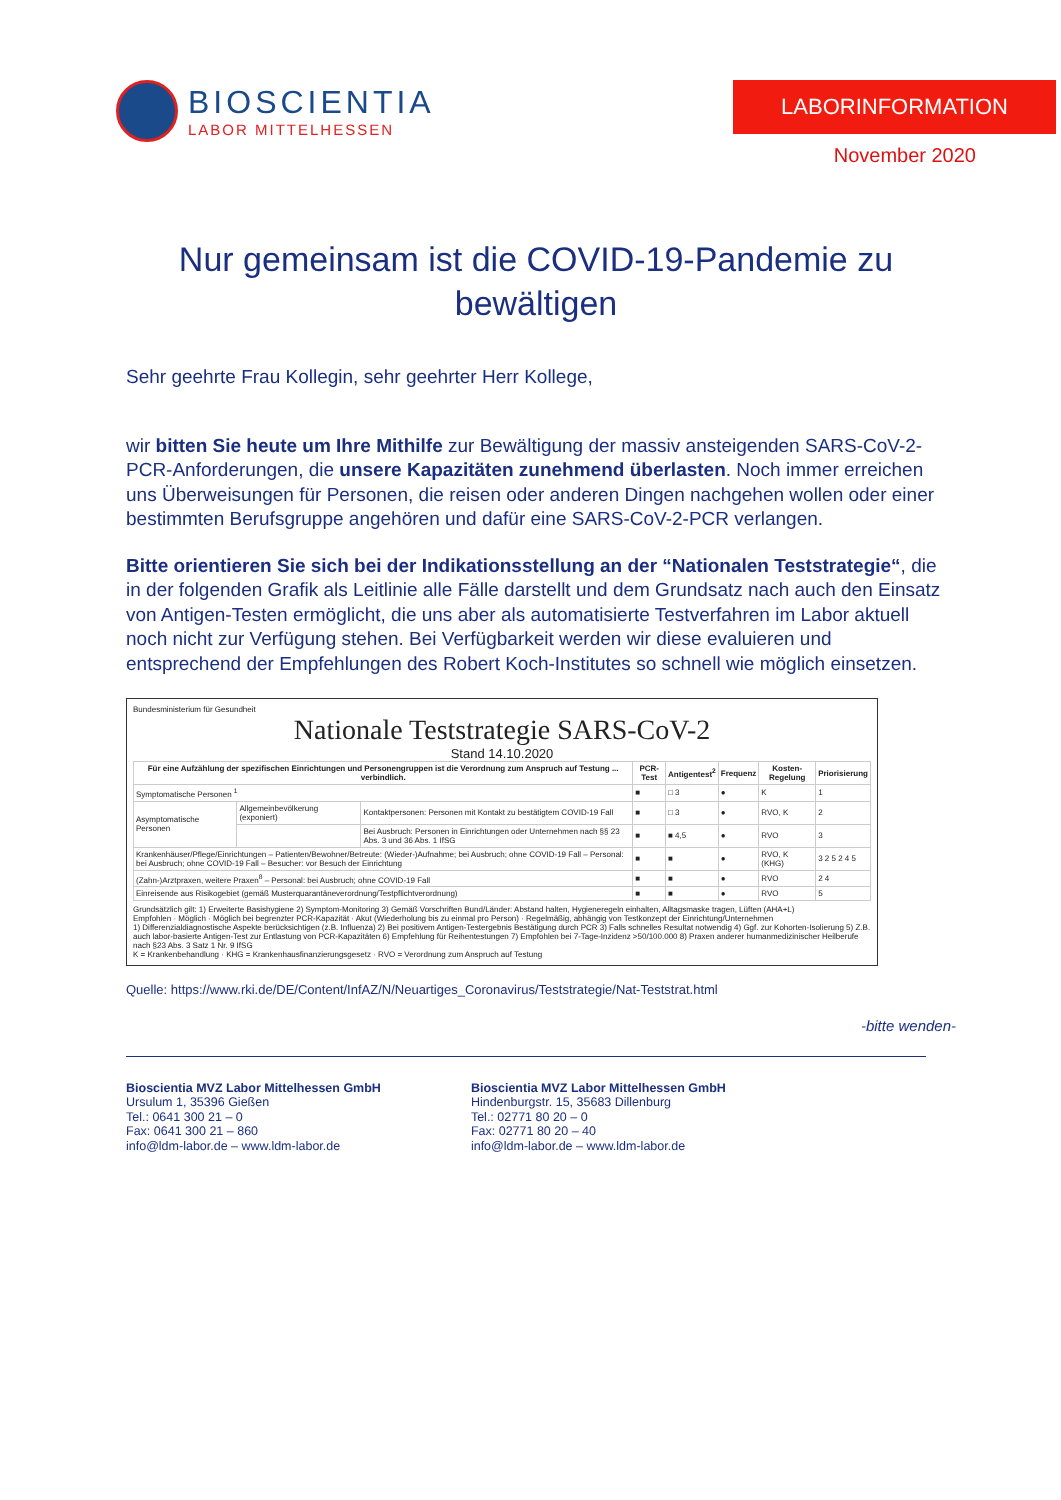BIOSCIENTIA
LABOR MITTELHESSEN
LABORINFORMATION
November 2020
Nur gemeinsam ist die COVID-19-Pandemie zu bewältigen
Sehr geehrte Frau Kollegin, sehr geehrter Herr Kollege,
wir bitten Sie heute um Ihre Mithilfe zur Bewältigung der massiv ansteigenden SARS-CoV-2-PCR-Anforderungen, die unsere Kapazitäten zunehmend überlasten. Noch immer erreichen uns Überweisungen für Personen, die reisen oder anderen Dingen nachgehen wollen oder einer bestimmten Berufsgruppe angehören und dafür eine SARS-CoV-2-PCR verlangen.
Bitte orientieren Sie sich bei der Indikationsstellung an der “Nationalen Teststrategie“, die in der folgenden Grafik als Leitlinie alle Fälle darstellt und dem Grundsatz nach auch den Einsatz von Antigen-Testen ermöglicht, die uns aber als automatisierte Testverfahren im Labor aktuell noch nicht zur Verfügung stehen. Bei Verfügbarkeit werden wir diese evaluieren und entsprechend der Empfehlungen des Robert Koch-Institutes so schnell wie möglich einsetzen.
Bundesministerium für Gesundheit
Nationale Teststrategie SARS-CoV-2
Stand 14.10.2020
| Für eine Aufzählung der spezifischen Einrichtungen und Personengruppen ist die Verordnung zum Anspruch auf Testung ... verbindlich. | | | PCR-Test | Antigentest<sup>2</sup> | Frequenz | Kosten-Regelung | Priorisierung |
| --- | --- | --- | --- | --- | --- | --- | --- |
| Symptomatische Personen <sup>1</sup> | | | ■ | □ 3 | ● | K | 1 |
| Asymptomatische Personen | Allgemeinbevölkerung (exponiert) | Kontaktpersonen: Personen mit Kontakt zu bestätigtem COVID-19 Fall | ■ | □ 3 | ● | RVO, K | 2 |
| | | Bei Ausbruch: Personen in Einrichtungen oder Unternehmen nach §§ 23 Abs. 3 und 36 Abs. 1 IfSG | ■ | ■ 4,5 | ● | RVO | 3 |
| Krankenhäuser/Pflege/Einrichtungen – Patienten/Bewohner/Betreute: (Wieder-)Aufnahme; bei Ausbruch; ohne COVID-19 Fall – Personal: bei Ausbruch; ohne COVID-19 Fall – Besucher: vor Besuch der Einrichtung | | | ■ | ■ | ● | RVO, K (KHG) | 3 2 5 2 4 5 |
| (Zahn-)Arztpraxen, weitere Praxen<sup>8</sup> – Personal: bei Ausbruch; ohne COVID-19 Fall | | | ■ | ■ | ● | RVO | 2 4 |
| Einreisende aus Risikogebiet (gemäß Musterquarantäneverordnung/Testpflichtverordnung) | | | ■ | ■ | ● | RVO | 5 |
Grundsätzlich gilt: 1) Erweiterte Basishygiene 2) Symptom-Monitoring 3) Gemäß Vorschriften Bund/Länder: Abstand halten, Hygieneregeln einhalten, Alltagsmaske tragen, Lüften (AHA+L)
Empfohlen · Möglich · Möglich bei begrenzter PCR-Kapazität · Akut (Wiederholung bis zu einmal pro Person) · Regelmäßig, abhängig von Testkonzept der Einrichtung/Unternehmen
1) Differenzialdiagnostische Aspekte berücksichtigen (z.B. Influenza) 2) Bei positivem Antigen-Testergebnis Bestätigung durch PCR 3) Falls schnelles Resultat notwendig 4) Ggf. zur Kohorten-Isolierung 5) Z.B. auch labor-basierte Antigen-Test zur Entlastung von PCR-Kapazitäten 6) Empfehlung für Reihentestungen 7) Empfohlen bei 7-Tage-Inzidenz >50/100.000 8) Praxen anderer humanmedizinischer Heilberufe nach §23 Abs. 3 Satz 1 Nr. 9 IfSG
K = Krankenbehandlung · KHG = Krankenhausfinanzierungsgesetz · RVO = Verordnung zum Anspruch auf Testung
Quelle: https://www.rki.de/DE/Content/InfAZ/N/Neuartiges_Coronavirus/Teststrategie/Nat-Teststrat.html
-bitte wenden-
Bioscientia MVZ Labor Mittelhessen GmbH
Ursulum 1, 35396 Gießen
Tel.: 0641 300 21 – 0
Fax: 0641 300 21 – 860
info@ldm-labor.de – www.ldm-labor.de
Bioscientia MVZ Labor Mittelhessen GmbH
Hindenburgstr. 15, 35683 Dillenburg
Tel.: 02771 80 20 – 0
Fax: 02771 80 20 – 40
info@ldm-labor.de – www.ldm-labor.de